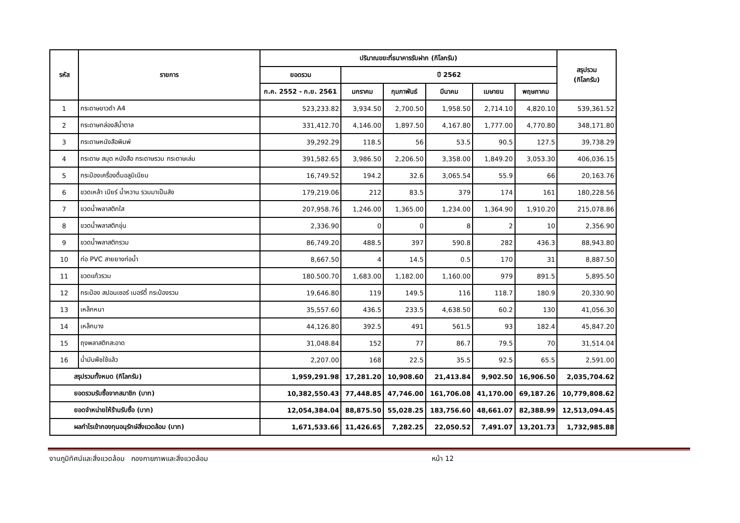| รหัส | รายการ | ปริมาณขยะที่ธนาคารรับฝาก (กิโลกรัม) | | | | | | สรุปรวม (กิโลกรัม) |
| --- | --- | --- | --- | --- | --- | --- | --- | --- |
| | | ยอดรวม | ปี 2562 | | | | | |
| | | ก.ค. 2552 - ก.ย. 2561 | มกราคม | กุมภาพันธ์ | มีนาคม | เมษายน | พฤษภาคม | |
| 1 | กระดาษขาวดำ A4 | 523,233.82 | 3,934.50 | 2,700.50 | 1,958.50 | 2,714.10 | 4,820.10 | 539,361.52 |
| 2 | กระดาษกล่องสีน้ำตาล | 331,412.70 | 4,146.00 | 1,897.50 | 4,167.80 | 1,777.00 | 4,770.80 | 348,171.80 |
| 3 | กระดาษหนังสือพิมพ์ | 39,292.29 | 118.5 | 56 | 53.5 | 90.5 | 127.5 | 39,738.29 |
| 4 | กระดาษ สมุด หนังสือ กระดาษรวม กระดาษเล่ม | 391,582.65 | 3,986.50 | 2,206.50 | 3,358.00 | 1,849.20 | 3,053.30 | 406,036.15 |
| 5 | กระป๋องเครื่องดื่มอลูมิเนียม | 16,749.52 | 194.2 | 32.6 | 3,065.54 | 55.9 | 66 | 20,163.76 |
| 6 | ขวดเหล้า เบียร์ น้ำหวาน รวมมาเป็นลัง | 179,219.06 | 212 | 83.5 | 379 | 174 | 161 | 180,228.56 |
| 7 | ขวดน้ำพลาสติกใส | 207,958.76 | 1,246.00 | 1,365.00 | 1,234.00 | 1,364.90 | 1,910.20 | 215,078.86 |
| 8 | ขวดน้ำพลาสติกขุ่น | 2,336.90 | 0 | 0 | 8 | 2 | 10 | 2,356.90 |
| 9 | ขวดน้ำพลาสติกรวม | 86,749.20 | 488.5 | 397 | 590.8 | 282 | 436.3 | 88,943.80 |
| 10 | ท่อ PVC สายยางท่อน้ำ | 8,667.50 | 4 | 14.5 | 0.5 | 170 | 31 | 8,887.50 |
| 11 | ขวดแก้วรวม | 180.500.70 | 1,683.00 | 1,182.00 | 1,160.00 | 979 | 891.5 | 5,895.50 |
| 12 | กระป๋อง สปอนเซอร์ เบอร์ดี้ กระป๋องรวม | 19,646.80 | 119 | 149.5 | 116 | 118.7 | 180.9 | 20,330.90 |
| 13 | เหล็กหนา | 35,557.60 | 436.5 | 233.5 | 4,638.50 | 60.2 | 130 | 41,056.30 |
| 14 | เหล็กบาง | 44,126.80 | 392.5 | 491 | 561.5 | 93 | 182.4 | 45,847.20 |
| 15 | ถุงพลาสติกสะอาด | 31,048.84 | 152 | 77 | 86.7 | 79.5 | 70 | 31,514.04 |
| 16 | น้ำมันพืชใช้แล้ว | 2,207.00 | 168 | 22.5 | 35.5 | 92.5 | 65.5 | 2,591.00 |
| สรุปรวมทั้งหมด (กิโลกรัม) | | 1,959,291.98 | 17,281.20 | 10,908.60 | 21,413.84 | 9,902.50 | 16,906.50 | 2,035,704.62 |
| ยอดรวมรับซื้อจากสมาชิก (บาท) | | 10,382,550.43 | 77,448.85 | 47,746.00 | 161,706.08 | 41,170.00 | 69,187.26 | 10,779,808.62 |
| ยอดจำหน่ายให้ร้านรับซื้อ (บาท) | | 12,054,384.04 | 88,875.50 | 55,028.25 | 183,756.60 | 48,661.07 | 82,388.99 | 12,513,094.45 |
| ผลกำไรเข้ากองทุนอนุรักษ์สิ่งแวดล้อม (บาท) | | 1,671,533.66 | 11,426.65 | 7,282.25 | 22,050.52 | 7,491.07 | 13,201.73 | 1,732,985.88 |
งานภูมิทัศน์และสิ่งแวดล้อม กองกายภาพและสิ่งแวดล้อม หน้า 12